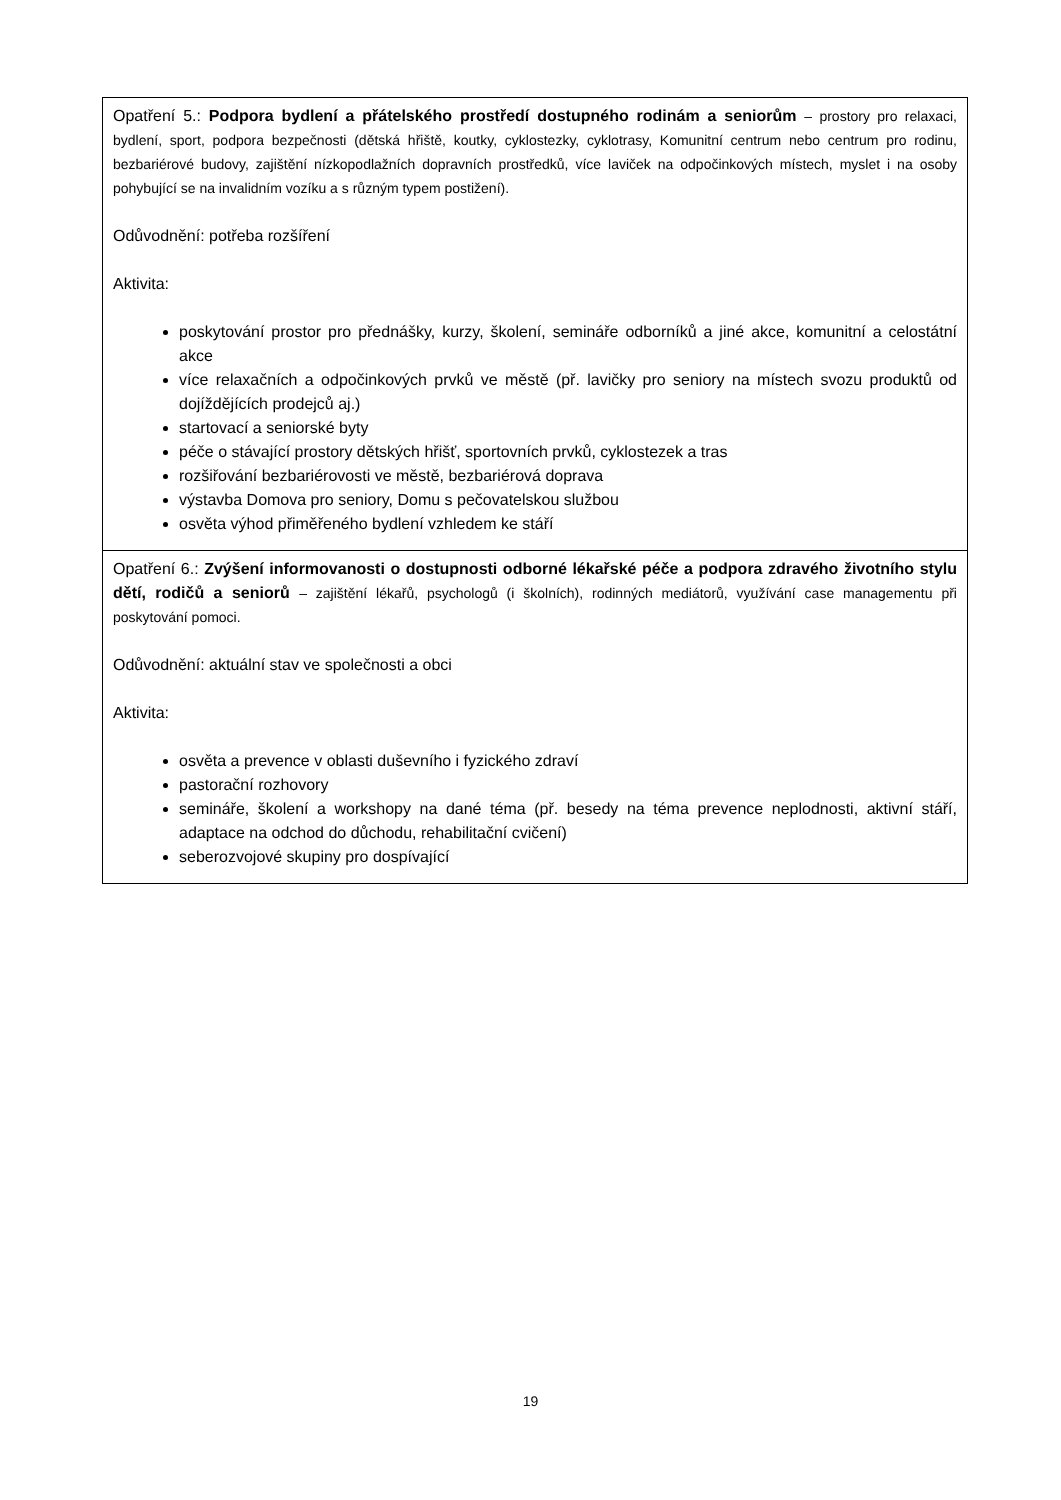| Opatření 5.: Podpora bydlení a přátelského prostředí dostupného rodinám a seniorům – prostory pro relaxaci, bydlení, sport, podpora bezpečnosti (dětská hřiště, koutky, cyklostezky, cyklotrasy, Komunitní centrum nebo centrum pro rodinu, bezbariérové budovy, zajištění nízkopodlažních dopravních prostředků, více laviček na odpočinkových místech, myslet i na osoby pohybující se na invalidním vozíku a s různým typem postižení). Odůvodnění: potřeba rozšíření Aktivita: poskytování prostor pro přednášky, kurzy, školení, semináře odborníků a jiné akce, komunitní a celostátní akce více relaxačních a odpočinkových prvků ve městě (př. lavičky pro seniory na místech svozu produktů od dojíždějících prodejců aj.) startovací a seniorské byty péče o stávající prostory dětských hřišť, sportovních prvků, cyklostezek a tras rozšiřování bezbariérovosti ve městě, bezbariérová doprava výstavba Domova pro seniory, Domu s pečovatelskou službou osvěta výhod přiměřeného bydlení vzhledem ke stáří |
| Opatření 6.: Zvýšení informovanosti o dostupnosti odborné lékařské péče a podpora zdravého životního stylu dětí, rodičů a seniorů – zajištění lékařů, psychologů (i školních), rodinných mediátorů, využívání case managementu při poskytování pomoci. Odůvodnění: aktuální stav ve společnosti a obci Aktivita: osvěta a prevence v oblasti duševního i fyzického zdraví pastorační rozhovory semináře, školení a workshopy na dané téma (př. besedy na téma prevence neplodnosti, aktivní stáří, adaptace na odchod do důchodu, rehabilitační cvičení) seberozvojové skupiny pro dospívající |
19